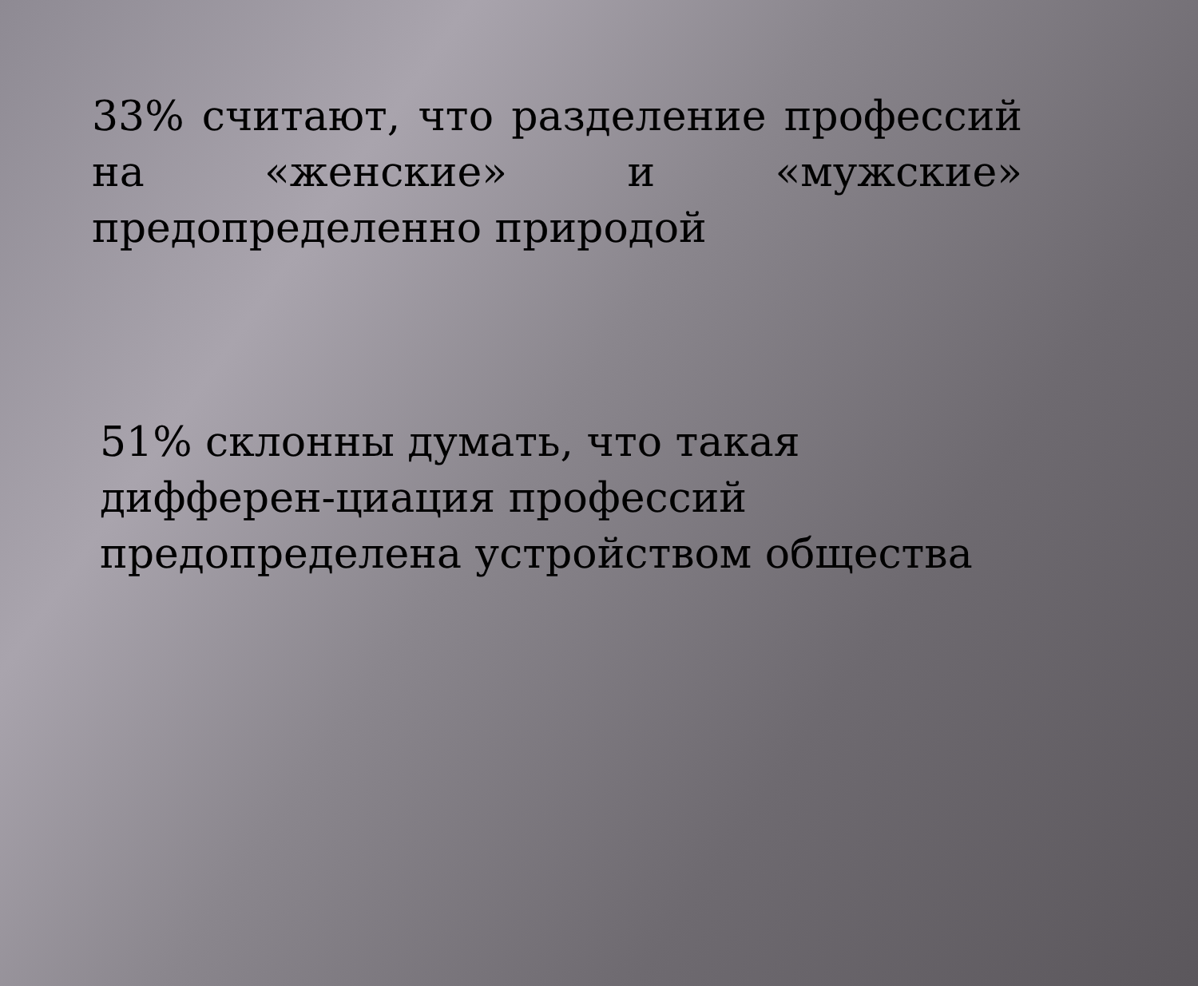33% считают, что разделение профессий на «женские» и «мужские» предопределенно природой
51% склонны думать, что такая
дифферен-циация профессий
предопределена устройством общества